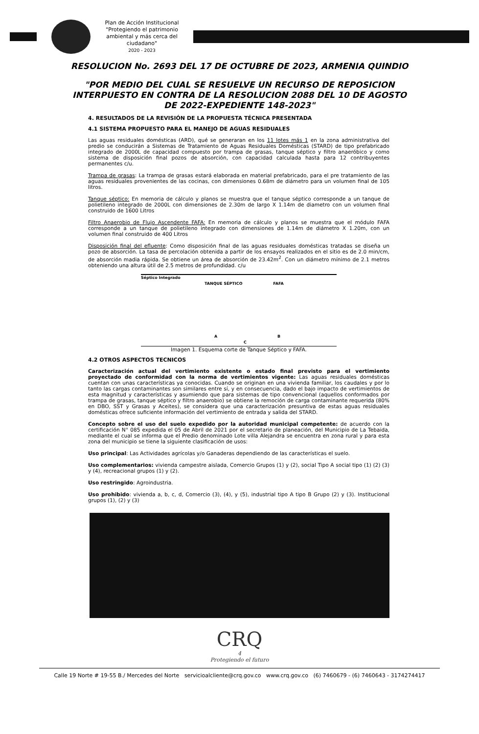Plan de Acción Institucional
"Protegiendo el patrimonio ambiental y más cerca del ciudadano"
2020 - 2023
RESOLUCION No. 2693 DEL 17 DE OCTUBRE DE 2023, ARMENIA QUINDIO
"POR MEDIO DEL CUAL SE RESUELVE UN RECURSO DE REPOSICION INTERPUESTO EN CONTRA DE LA RESOLUCION 2088 DEL 10 DE AGOSTO DE 2022-EXPEDIENTE 148-2023"
4. RESULTADOS DE LA REVISIÓN DE LA PROPUESTA TÉCNICA PRESENTADA
4.1 SISTEMA PROPUESTO PARA EL MANEJO DE AGUAS RESIDUALES
Las aguas residuales domésticas (ARD), qué se generaran en los 11 lotes más 1 en la zona administrativa del predio se conducirán a Sistemas de Tratamiento de Aguas Residuales Domésticas (STARD) de tipo prefabricado integrado de 2000L de capacidad compuesto por trampa de grasas, tanque séptico y filtro anaeróbico y como sistema de disposición final pozos de absorción, con capacidad calculada hasta para 12 contribuyentes permanentes c/u.
Trampa de grasas: La trampa de grasas estará elaborada en material prefabricado, para el pre tratamiento de las aguas residuales provenientes de las cocinas, con dimensiones 0.68m de diámetro para un volumen final de 105 litros.
Tanque séptico: En memoria de cálculo y planos se muestra que el tanque séptico corresponde a un tanque de polietileno integrado de 2000L con dimensiones de 2.30m de largo X 1.14m de diametro con un volumen final construido de 1600 Litros
Filtro Anaerobio de Flujo Ascendente FAFA: En memoria de cálculo y planos se muestra que el módulo FAFA corresponde a un tanque de polietileno integrado con dimensiones de 1.14m de diámetro X 1.20m, con un volumen final construido de 400 Litros
Disposición final del efluente: Como disposición final de las aguas residuales domésticas tratadas se diseña un pozo de absorción. La tasa de percolación obtenida a partir de los ensayos realizados en el sitio es de 2.0 min/cm, de absorción madia rápida. Se obtiene un área de absorción de 23.42m<sup>2</sup>. Con un diámetro mínimo de 2.1 metros obteniendo una altura útil de 2.5 metros de profundidad. c/u
Séptico Integrado
TANQUE SÉPTICO FAFA
A B
C
Imagen 1. Esquema corte de Tanque Séptico y FAFA.
4.2 OTROS ASPECTOS TECNICOS
Caracterización actual del vertimiento existente o estado final previsto para el vertimiento proyectado de conformidad con la norma de vertimientos vigente: Las aguas residuales domésticas cuentan con unas características ya conocidas. Cuando se originan en una vivienda familiar, los caudales y por lo tanto las cargas contaminantes son similares entre sí, y en consecuencia, dado el bajo impacto de vertimientos de esta magnitud y características y asumiendo que para sistemas de tipo convencional (aquellos conformados por trampa de grasas, tanque séptico y filtro anaerobio) se obtiene la remoción de carga contaminante requerida (80% en DBO, SST y Grasas y Aceites), se considera que una caracterización presuntiva de estas aguas residuales domésticas ofrece suficiente información del vertimiento de entrada y salida del STARD.
Concepto sobre el uso del suelo expedido por la autoridad municipal competente: de acuerdo con la certificación N° 085 expedida el 05 de Abril de 2021 por el secretario de planeación, del Municipio de La Tebaida, mediante el cual se informa que el Predio denominado Lote villa Alejandra se encuentra en zona rural y para esta zona del municipio se tiene la siguiente clasificación de usos:
Uso principal: Las Actividades agrícolas y/o Ganaderas dependiendo de las características el suelo.
Uso complementarios: vivienda campestre aislada, Comercio Grupos (1) y (2), social Tipo A social tipo (1) (2) (3) y (4), recreacional grupos (1) y (2).
Uso restringido: Agroindustria.
Uso prohibido: vivienda a, b, c, d, Comercio (3), (4), y (5), industrial tipo A tipo B Grupo (2) y (3). Institucional grupos (1), (2) y (3)
CRQ
4
Protegiendo el futuro
Calle 19 Norte # 19-55 B./ Mercedes del Norte servicioalcliente@crq.gov.co www.crq.gov.co (6) 7460679 - (6) 7460643 - 3174274417